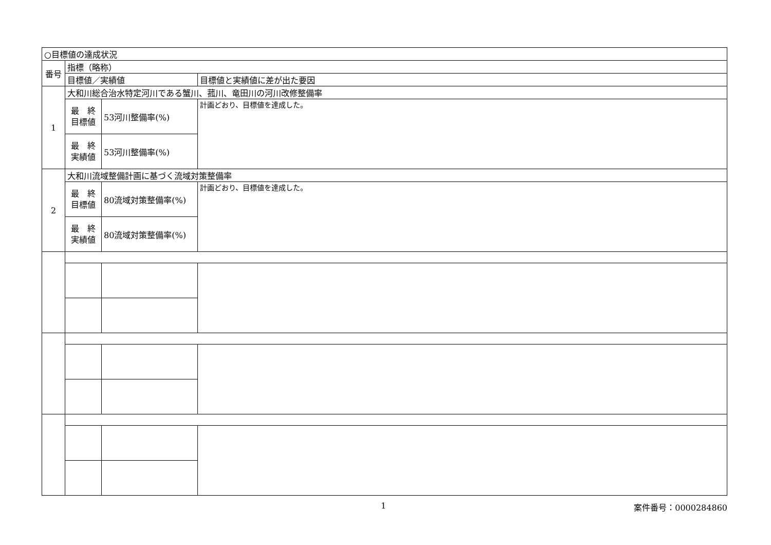| ○目標値の達成状況 | | | |
| 番号 | 指標（略称） | | |
| | 目標値／実績値 | | 目標値と実績値に差が出た要因 |
| 1 | 大和川総合治水特定河川である蟹川、菰川、竜田川の河川改修整備率 | | |
| | 最 終 目標値 | 53河川整備率(%) | 計画どおり、目標値を達成した。 |
| | 最 終 実績値 | 53河川整備率(%) | |
| 2 | 大和川流域整備計画に基づく流域対策整備率 | | |
| | 最 終 目標値 | 80流域対策整備率(%) | 計画どおり、目標値を達成した。 |
| | 最 終 実績値 | 80流域対策整備率(%) | |
1 案件番号：0000284860